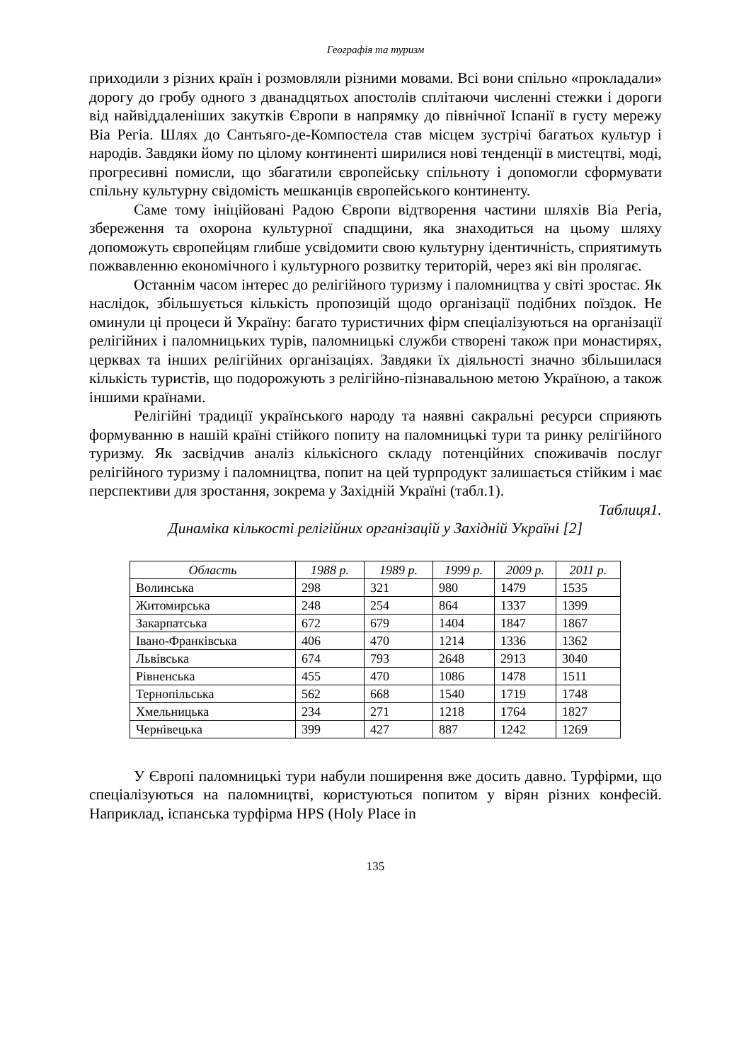Географія та туризм
приходили з різних країн і розмовляли різними мовами. Всі вони спільно «прокладали» дорогу до гробу одного з дванадцятьох апостолів сплітаючи численні стежки і дороги від найвіддаленіших закутків Європи в напрямку до північної Іспанії в густу мережу Віа Регіа. Шлях до Сантьяго-де-Компостела став місцем зустрічі багатьох культур і народів. Завдяки йому по цілому континенті ширилися нові тенденції в мистецтві, моді, прогресивні помисли, що збагатили європейську спільноту і допомогли сформувати спільну культурну свідомість мешканців європейського континенту.
Саме тому ініційовані Радою Європи відтворення частини шляхів Віа Регіа, збереження та охорона культурної спадщини, яка знаходиться на цьому шляху допоможуть європейцям глибше усвідомити свою культурну ідентичність, сприятимуть пожвавленню економічного і культурного розвитку територій, через які він пролягає.
Останнім часом інтерес до релігійного туризму і паломництва у світі зростає. Як наслідок, збільшується кількість пропозицій щодо організації подібних поїздок. Не оминули ці процеси й Україну: багато туристичних фірм спеціалізуються на організації релігійних і паломницьких турів, паломницькі служби створені також при монастирях, церквах та інших релігійних організаціях. Завдяки їх діяльності значно збільшилася кількість туристів, що подорожують з релігійно-пізнавальною метою Україною, а також іншими країнами.
Релігійні традиції українського народу та наявні сакральні ресурси сприяють формуванню в нашій країні стійкого попиту на паломницькі тури та ринку релігійного туризму. Як засвідчив аналіз кількісного складу потенційних споживачів послуг релігійного туризму і паломництва, попит на цей турпродукт залишається стійким і має перспективи для зростання, зокрема у Західній Україні (табл.1).
Таблиця1.
Динаміка кількості релігійних організацій у Західній Україні [2]
| Область | 1988 р. | 1989 р. | 1999 р. | 2009 р. | 2011 р. |
| --- | --- | --- | --- | --- | --- |
| Волинська | 298 | 321 | 980 | 1479 | 1535 |
| Житомирська | 248 | 254 | 864 | 1337 | 1399 |
| Закарпатська | 672 | 679 | 1404 | 1847 | 1867 |
| Івано-Франківська | 406 | 470 | 1214 | 1336 | 1362 |
| Львівська | 674 | 793 | 2648 | 2913 | 3040 |
| Рівненська | 455 | 470 | 1086 | 1478 | 1511 |
| Тернопільська | 562 | 668 | 1540 | 1719 | 1748 |
| Хмельницька | 234 | 271 | 1218 | 1764 | 1827 |
| Чернівецька | 399 | 427 | 887 | 1242 | 1269 |
У Європі паломницькі тури набули поширення вже досить давно. Турфірми, що спеціалізуються на паломництві, користуються попитом у вірян різних конфесій. Наприклад, іспанська турфірма HPS (Holy Place in
135